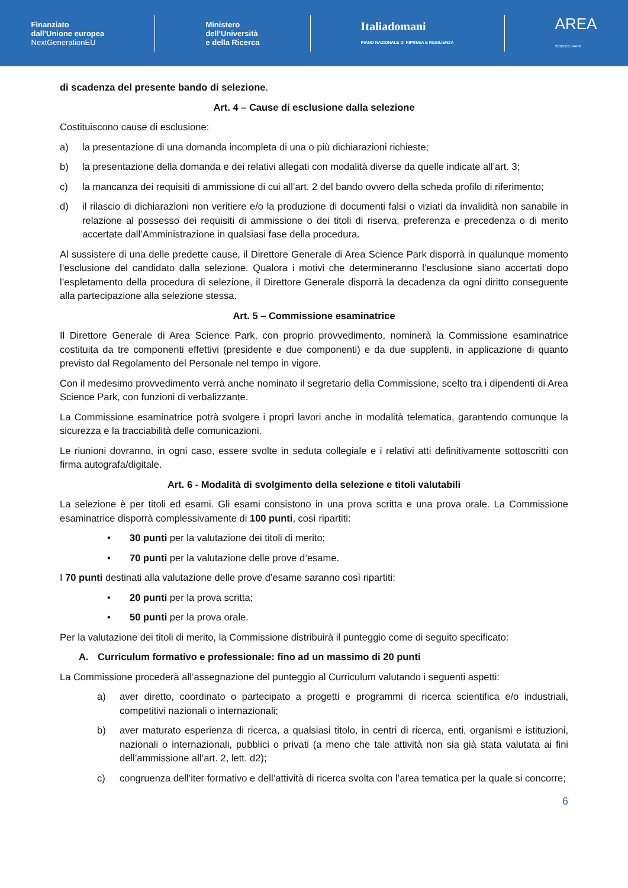Finanziato
dall'Unione europea
NextGenerationEU
Ministero
dell'Università
e della Ricerca
Italiadomani
PIANO NAZIONALE DI RIPRESA E RESILIENZA
AREA
SCIENCE PARK
di scadenza del presente bando di selezione.
Art. 4 – Cause di esclusione dalla selezione
Costituiscono cause di esclusione:
a) la presentazione di una domanda incompleta di una o più dichiarazioni richieste;
b) la presentazione della domanda e dei relativi allegati con modalità diverse da quelle indicate all’art. 3;
c) la mancanza dei requisiti di ammissione di cui all’art. 2 del bando ovvero della scheda profilo di riferimento;
d) il rilascio di dichiarazioni non veritiere e/o la produzione di documenti falsi o viziati da invalidità non sanabile in relazione al possesso dei requisiti di ammissione o dei titoli di riserva, preferenza e precedenza o di merito accertate dall’Amministrazione in qualsiasi fase della procedura.
Al sussistere di una delle predette cause, il Direttore Generale di Area Science Park disporrà in qualunque momento l’esclusione del candidato dalla selezione. Qualora i motivi che determineranno l’esclusione siano accertati dopo l’espletamento della procedura di selezione, il Direttore Generale disporrà la decadenza da ogni diritto conseguente alla partecipazione alla selezione stessa.
Art. 5 – Commissione esaminatrice
Il Direttore Generale di Area Science Park, con proprio provvedimento, nominerà la Commissione esaminatrice costituita da tre componenti effettivi (presidente e due componenti) e da due supplenti, in applicazione di quanto previsto dal Regolamento del Personale nel tempo in vigore.
Con il medesimo provvedimento verrà anche nominato il segretario della Commissione, scelto tra i dipendenti di Area Science Park, con funzioni di verbalizzante.
La Commissione esaminatrice potrà svolgere i propri lavori anche in modalità telematica, garantendo comunque la sicurezza e la tracciabilità delle comunicazioni.
Le riunioni dovranno, in ogni caso, essere svolte in seduta collegiale e i relativi atti definitivamente sottoscritti con firma autografa/digitale.
Art. 6 - Modalità di svolgimento della selezione e titoli valutabili
La selezione è per titoli ed esami. Gli esami consistono in una prova scritta e una prova orale. La Commissione esaminatrice disporrà complessivamente di 100 punti, così ripartiti:
• 30 punti per la valutazione dei titoli di merito;
• 70 punti per la valutazione delle prove d’esame.
I 70 punti destinati alla valutazione delle prove d’esame saranno così ripartiti:
• 20 punti per la prova scritta;
• 50 punti per la prova orale.
Per la valutazione dei titoli di merito, la Commissione distribuirà il punteggio come di seguito specificato:
A. Curriculum formativo e professionale: fino ad un massimo di 20 punti
La Commissione procederà all’assegnazione del punteggio al Curriculum valutando i seguenti aspetti:
a) aver diretto, coordinato o partecipato a progetti e programmi di ricerca scientifica e/o industriali, competitivi nazionali o internazionali;
b) aver maturato esperienza di ricerca, a qualsiasi titolo, in centri di ricerca, enti, organismi e istituzioni, nazionali o internazionali, pubblici o privati (a meno che tale attività non sia già stata valutata ai fini dell’ammissione all’art. 2, lett. d2);
c) congruenza dell’iter formativo e dell’attività di ricerca svolta con l’area tematica per la quale si concorre;
6